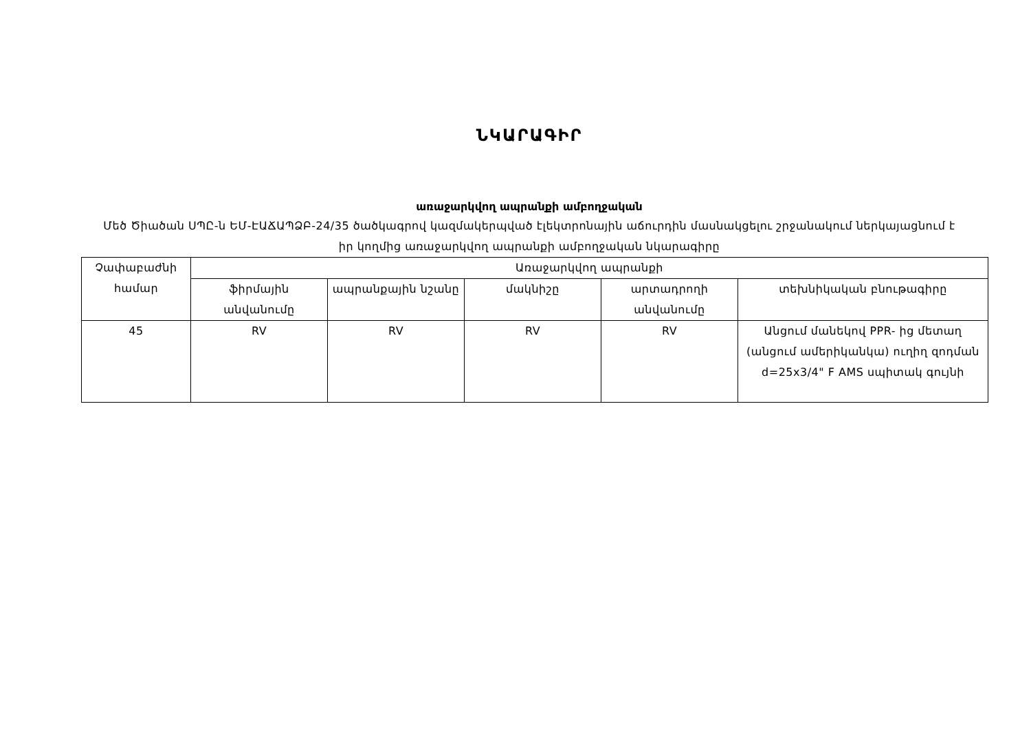ՆԿԱՐԱԳԻՐ
առաջարկվող ապրանքի ամբողջական
Մեծ Ծիածան ՍՊԸ-ն ԵՄ-ԷԱՃԱՊՁԲ-24/35 ծածկագրով կազմակերպված էլեկտրոնային աճուրդին մասնակցելու շրջանակում ներկայացնում է իր կողմից առաջարկվող ապրանքի ամբողջական նկարագիրը
| Չափաբաժնի համար | Առաջարկվող ապրանքի | | | | |
| --- | --- | --- | --- | --- | --- |
| | ֆիրմային անվանումը | ապրանքային նշանը | մակնիշը | արտադրողի անվանումը | տեխնիկական բնութագիրը |
| 45 | RV | RV | RV | RV | Անցում մանեկով PPR- ից մետաղ (անցում ամերիկանկա) ուղիղ զոդման d=25x3/4" F AMS սպիտակ գույնի |